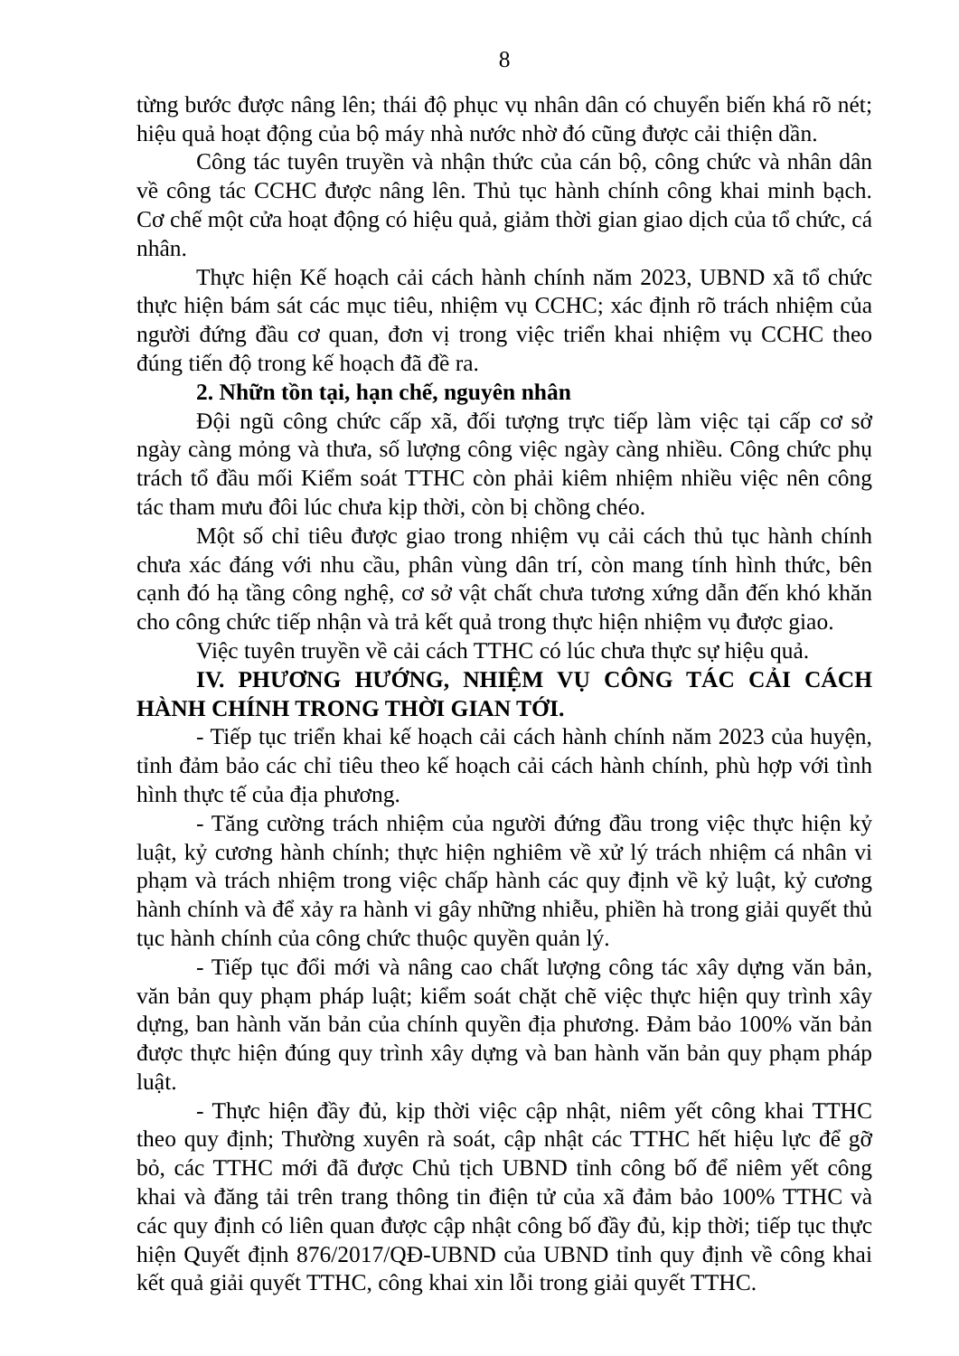8
từng bước được nâng lên; thái độ phục vụ nhân dân có chuyển biến khá rõ nét; hiệu quả hoạt động của bộ máy nhà nước nhờ đó cũng được cải thiện dần.
Công tác tuyên truyền và nhận thức của cán bộ, công chức và nhân dân về công tác CCHC được nâng lên. Thủ tục hành chính công khai minh bạch. Cơ chế một cửa hoạt động có hiệu quả, giảm thời gian giao dịch của tổ chức, cá nhân.
Thực hiện Kế hoạch cải cách hành chính năm 2023, UBND xã tổ chức thực hiện bám sát các mục tiêu, nhiệm vụ CCHC; xác định rõ trách nhiệm của người đứng đầu cơ quan, đơn vị trong việc triển khai nhiệm vụ CCHC theo đúng tiến độ trong kế hoạch đã đề ra.
2. Nhữn tồn tại, hạn chế, nguyên nhân
Đội ngũ công chức cấp xã, đối tượng trực tiếp làm việc tại cấp cơ sở ngày càng mỏng và thưa, số lượng công việc ngày càng nhiều. Công chức phụ trách tổ đầu mối Kiểm soát TTHC còn phải kiêm nhiệm nhiều việc nên công tác tham mưu đôi lúc chưa kịp thời, còn bị chồng chéo.
Một số chỉ tiêu được giao trong nhiệm vụ cải cách thủ tục hành chính chưa xác đáng với nhu cầu, phân vùng dân trí, còn mang tính hình thức, bên cạnh đó hạ tầng công nghệ, cơ sở vật chất chưa tương xứng dẫn đến khó khăn cho công chức tiếp nhận và trả kết quả trong thực hiện nhiệm vụ được giao.
Việc tuyên truyền về cải cách TTHC có lúc chưa thực sự hiệu quả.
IV. PHƯƠNG HƯỚNG, NHIỆM VỤ CÔNG TÁC CẢI CÁCH HÀNH CHÍNH TRONG THỜI GIAN TỚI.
- Tiếp tục triển khai kế hoạch cải cách hành chính năm 2023 của huyện, tỉnh đảm bảo các chỉ tiêu theo kế hoạch cải cách hành chính, phù hợp với tình hình thực tế của địa phương.
- Tăng cường trách nhiệm của người đứng đầu trong việc thực hiện kỷ luật, kỷ cương hành chính; thực hiện nghiêm về xử lý trách nhiệm cá nhân vi phạm và trách nhiệm trong việc chấp hành các quy định về kỷ luật, kỷ cương hành chính và để xảy ra hành vi gây những nhiễu, phiền hà trong giải quyết thủ tục hành chính của công chức thuộc quyền quản lý.
- Tiếp tục đổi mới và nâng cao chất lượng công tác xây dựng văn bản, văn bản quy phạm pháp luật; kiểm soát chặt chẽ việc thực hiện quy trình xây dựng, ban hành văn bản của chính quyền địa phương. Đảm bảo 100% văn bản được thực hiện đúng quy trình xây dựng và ban hành văn bản quy phạm pháp luật.
- Thực hiện đầy đủ, kịp thời việc cập nhật, niêm yết công khai TTHC theo quy định; Thường xuyên rà soát, cập nhật các TTHC hết hiệu lực để gỡ bỏ, các TTHC mới đã được Chủ tịch UBND tỉnh công bố để niêm yết công khai và đăng tải trên trang thông tin điện tử của xã đảm bảo 100% TTHC và các quy định có liên quan được cập nhật công bố đầy đủ, kịp thời; tiếp tục thực hiện Quyết định 876/2017/QĐ-UBND của UBND tỉnh quy định về công khai kết quả giải quyết TTHC, công khai xin lỗi trong giải quyết TTHC.